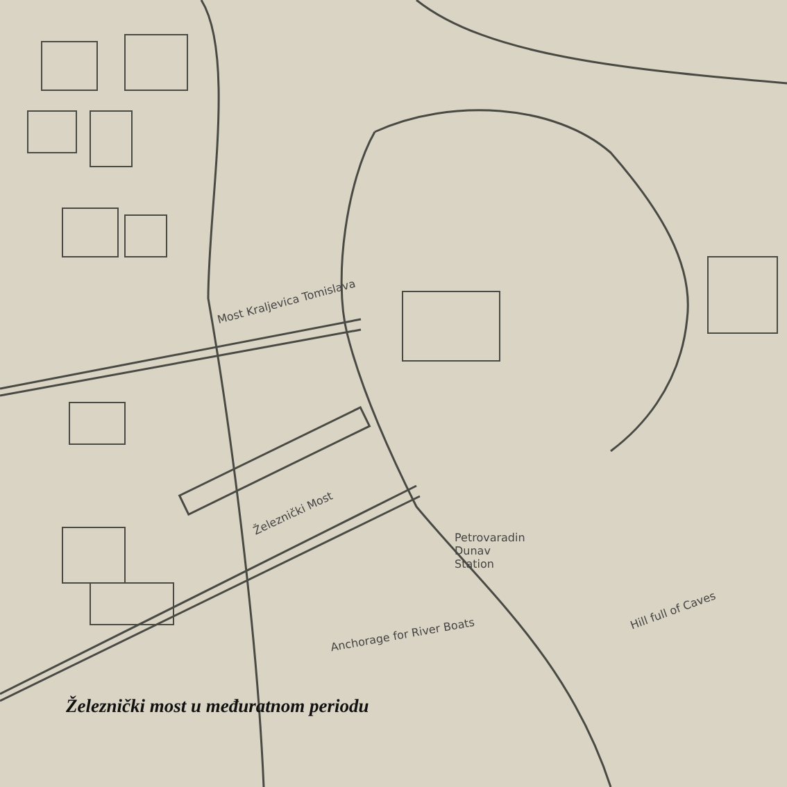Most Kraljevica Tomislava
Železnički Most
Petrovaradin
Dunav
Station
Anchorage for River Boats
Hill full of Caves
Železnički most u međuratnom periodu